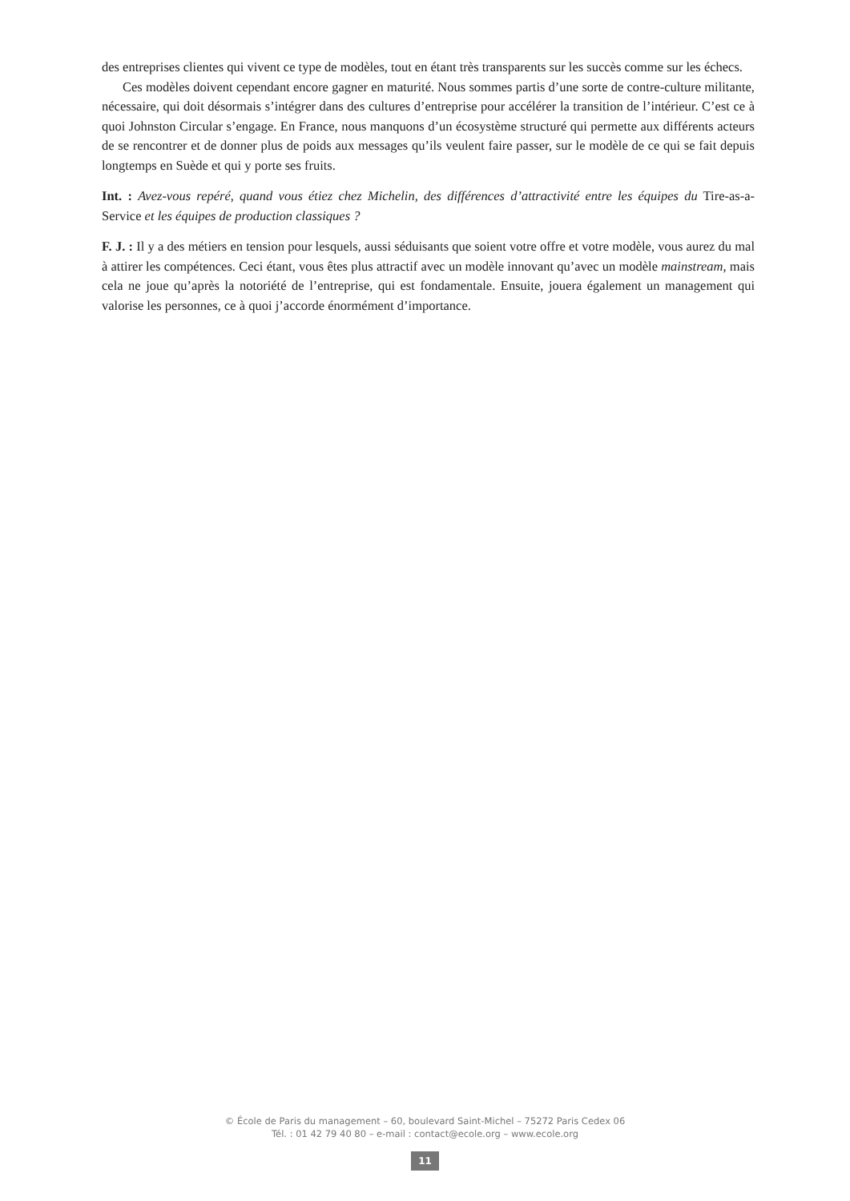des entreprises clientes qui vivent ce type de modèles, tout en étant très transparents sur les succès comme sur les échecs.
Ces modèles doivent cependant encore gagner en maturité. Nous sommes partis d’une sorte de contre-culture militante, nécessaire, qui doit désormais s’intégrer dans des cultures d’entreprise pour accélérer la transition de l’intérieur. C’est ce à quoi Johnston Circular s’engage. En France, nous manquons d’un écosystème structuré qui permette aux différents acteurs de se rencontrer et de donner plus de poids aux messages qu’ils veulent faire passer, sur le modèle de ce qui se fait depuis longtemps en Suède et qui y porte ses fruits.
Int. : Avez-vous repéré, quand vous étiez chez Michelin, des différences d’attractivité entre les équipes du Tire-as-a-Service et les équipes de production classiques ?
F. J. : Il y a des métiers en tension pour lesquels, aussi séduisants que soient votre offre et votre modèle, vous aurez du mal à attirer les compétences. Ceci étant, vous êtes plus attractif avec un modèle innovant qu’avec un modèle mainstream, mais cela ne joue qu’après la notoriété de l’entreprise, qui est fondamentale. Ensuite, jouera également un management qui valorise les personnes, ce à quoi j’accorde énormément d’importance.
© École de Paris du management – 60, boulevard Saint-Michel – 75272 Paris Cedex 06
Tél. : 01 42 79 40 80 – e-mail : contact@ecole.org – www.ecole.org
11